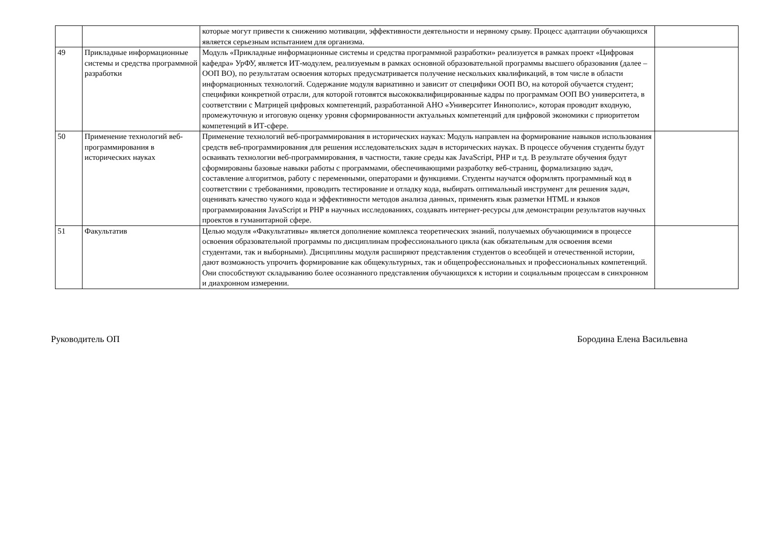| | | которые могут привести к снижению мотивации, эффективности деятельности и нервному срыву. Процесс адаптации обучающихся является серьезным испытанием для организма. | |
| 49 | Прикладные информационные системы и средства программной разработки | Модуль «Прикладные информационные системы и средства программной разработки» реализуется в рамках проект «Цифровая кафедра» УрФУ, является ИТ-модулем, реализуемым в рамках основной образовательной программы высшего образования (далее – ООП ВО), по результатам освоения которых предусматривается получение нескольких квалификаций, в том числе в области информационных технологий. Содержание модуля вариативно и зависит от специфики ООП ВО, на которой обучается студент; специфики конкретной отрасли, для которой готовятся высококвалифицированные кадры по программам ООП ВО университета, в соответствии с Матрицей цифровых компетенций, разработанной АНО «Университет Иннополис», которая проводит входную, промежуточную и итоговую оценку уровня сформированности актуальных компетенций для цифровой экономики с приоритетом компетенций в ИТ-сфере. | |
| 50 | Применение технологий веб-программирования в исторических науках | Применение технологий веб-программирования в исторических науках: Модуль направлен на формирование навыков использования средств веб-программирования для решения исследовательских задач в исторических науках. В процессе обучения студенты будут осваивать технологии веб-программирования, в частности, такие среды как JavaScript, PHP и т.д. В результате обучения будут сформированы базовые навыки работы с программами, обеспечивающими разработку веб-страниц, формализацию задач, составление алгоритмов, работу с переменными, операторами и функциями. Студенты научатся оформлять программный код в соответствии с требованиями, проводить тестирование и отладку кода, выбирать оптимальный инструмент для решения задач, оценивать качество чужого кода и эффективности методов анализа данных, применять язык разметки HTML и языков программирования JavaScript и PHP в научных исследованиях, создавать интернет-ресурсы для демонстрации результатов научных проектов в гуманитарной сфере. | |
| 51 | Факультатив | Целью модуля «Факультативы» является дополнение комплекса теоретических знаний, получаемых обучающимися в процессе освоения образовательной программы по дисциплинам профессионального цикла (как обязательным для освоения всеми студентами, так и выборными). Дисциплины модуля расширяют представления студентов о всеобщей и отечественной истории, дают возможность упрочить формирование как общекультурных, так и общепрофессиональных и профессиональных компетенций. Они способствуют складыванию более осознанного представления обучающихся к истории и социальным процессам в синхронном и диахронном измерении. | |
Руководитель ОП Бородина Елена Васильевна